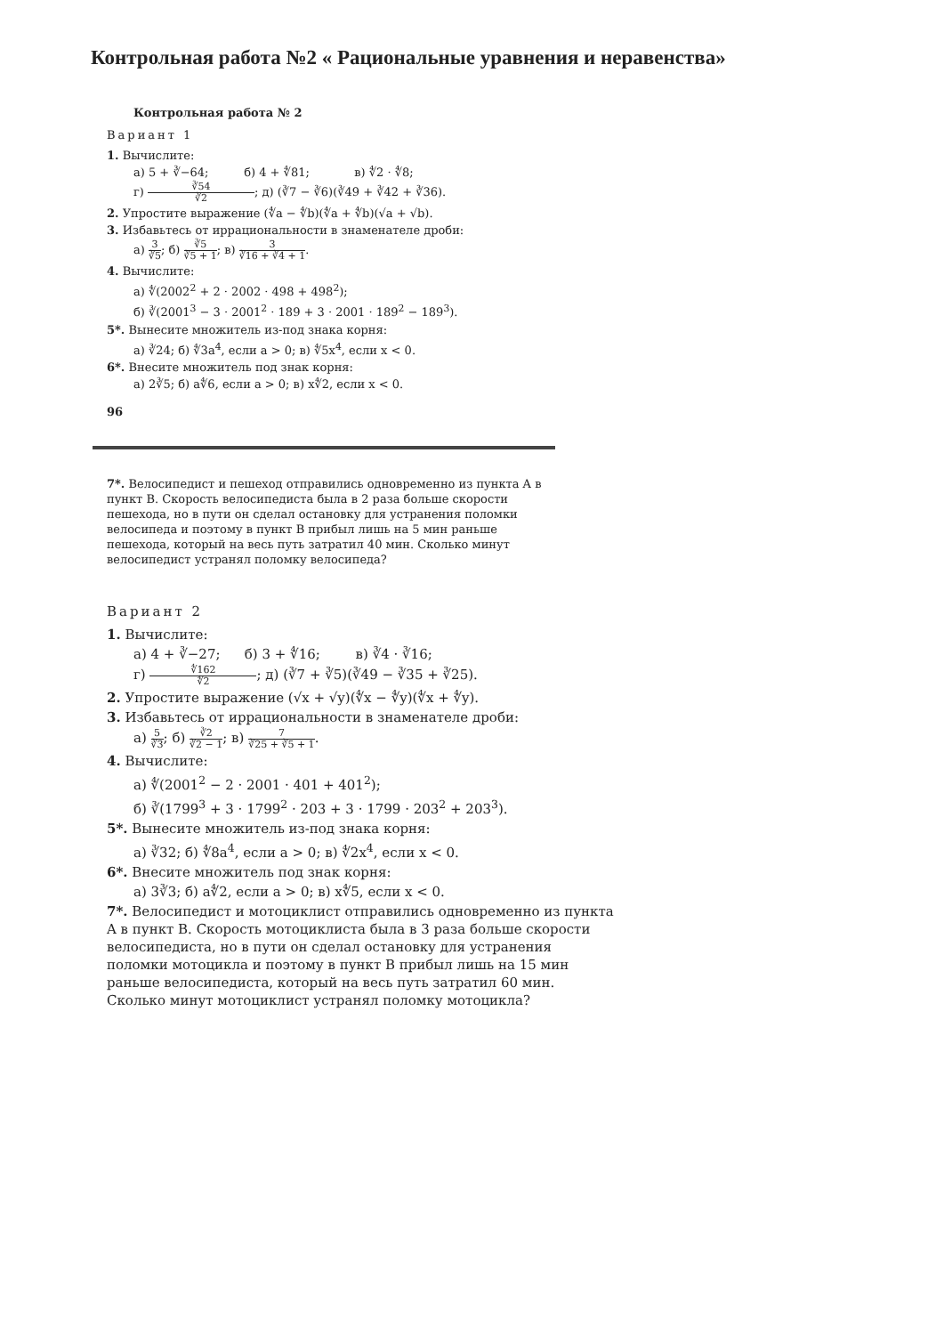Контрольная работа №2 « Рациональные уравнения и неравенства»
Контрольная работа № 2
Вариант 1
1. Вычислите:
а) 5 + ∛−64; б) 4 + ∜81; в) ∜2 · ∜8;
г) ∛54 ∛2; д) (∛7 − ∛6)(∛49 + ∛42 + ∛36).
2. Упростите выражение (∜a − ∜b)(∜a + ∜b)(√a + √b).
3. Избавьтесь от иррациональности в знаменателе дроби:
а) 3 ∛5; б) ∛5 ∛5 + 1; в) 3 ∛16 + ∛4 + 1.
4. Вычислите:
а) ∜(2002<sup>2</sup> + 2 · 2002 · 498 + 498<sup>2</sup>);
б) ∛(2001<sup>3</sup> − 3 · 2001<sup>2</sup> · 189 + 3 · 2001 · 189<sup>2</sup> − 189<sup>3</sup>).
5*. Вынесите множитель из-под знака корня:
а) ∛24; б) ∜3a<sup>4</sup>, если a > 0; в) ∜5x<sup>4</sup>, если x < 0.
6*. Внесите множитель под знак корня:
а) 2∛5; б) a∜6, если a > 0; в) x∜2, если x < 0.
96
7*. Велосипедист и пешеход отправились одновременно из пункта A в пункт B. Скорость велосипедиста была в 2 раза больше скорости пешехода, но в пути он сделал остановку для устранения поломки велосипеда и поэтому в пункт B прибыл лишь на 5 мин раньше пешехода, который на весь путь затратил 40 мин. Сколько минут велосипедист устранял поломку велосипеда?
Вариант 2
1. Вычислите:
а) 4 + ∛−27; б) 3 + ∜16; в) ∛4 · ∛16;
г) ∜162 ∜2; д) (∛7 + ∛5)(∛49 − ∛35 + ∛25).
2. Упростите выражение (√x + √y)(∜x − ∜y)(∜x + ∜y).
3. Избавьтесь от иррациональности в знаменателе дроби:
а) 5 ∛3; б) ∛2 ∛2 − 1; в) 7 ∛25 + ∛5 + 1.
4. Вычислите:
а) ∜(2001<sup>2</sup> − 2 · 2001 · 401 + 401<sup>2</sup>);
б) ∛(1799<sup>3</sup> + 3 · 1799<sup>2</sup> · 203 + 3 · 1799 · 203<sup>2</sup> + 203<sup>3</sup>).
5*. Вынесите множитель из-под знака корня:
а) ∛32; б) ∜8a<sup>4</sup>, если a > 0; в) ∜2x<sup>4</sup>, если x < 0.
6*. Внесите множитель под знак корня:
а) 3∛3; б) a∜2, если a > 0; в) x∜5, если x < 0.
7*. Велосипедист и мотоциклист отправились одновременно из пункта A в пункт B. Скорость мотоциклиста была в 3 раза больше скорости велосипедиста, но в пути он сделал остановку для устранения поломки мотоцикла и поэтому в пункт B прибыл лишь на 15 мин раньше велосипедиста, который на весь путь затратил 60 мин. Сколько минут мотоциклист устранял поломку мотоцикла?